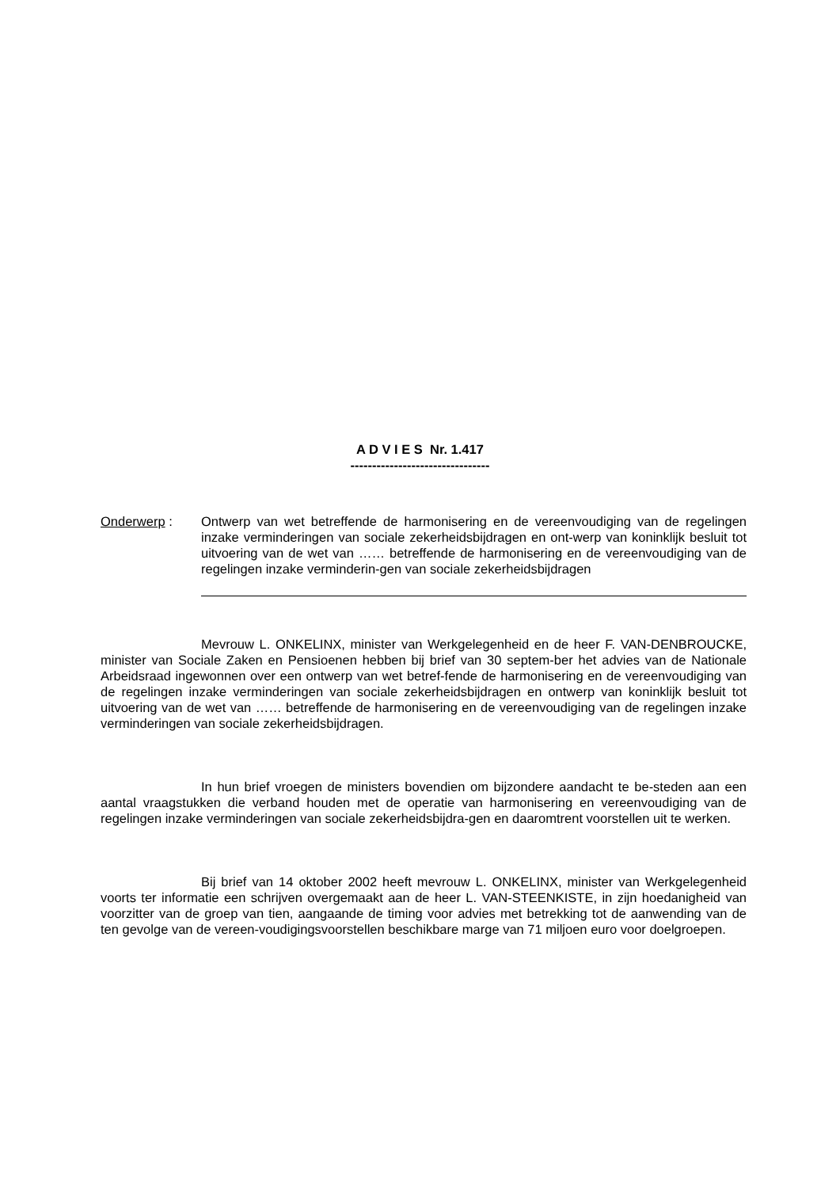A D V I E S Nr. 1.417
--------------------------------
Onderwerp : Ontwerp van wet betreffende de harmonisering en de vereenvoudiging van de regelingen inzake verminderingen van sociale zekerheidsbijdragen en ont-werp van koninklijk besluit tot uitvoering van de wet van …… betreffende de harmonisering en de vereenvoudiging van de regelingen inzake verminderin-gen van sociale zekerheidsbijdragen
Mevrouw L. ONKELINX, minister van Werkgelegenheid en de heer F. VAN-DENBROUCKE, minister van Sociale Zaken en Pensioenen hebben bij brief van 30 septem-ber het advies van de Nationale Arbeidsraad ingewonnen over een ontwerp van wet betref-fende de harmonisering en de vereenvoudiging van de regelingen inzake verminderingen van sociale zekerheidsbijdragen en ontwerp van koninklijk besluit tot uitvoering van de wet van …… betreffende de harmonisering en de vereenvoudiging van de regelingen inzake verminderingen van sociale zekerheidsbijdragen.
In hun brief vroegen de ministers bovendien om bijzondere aandacht te be-steden aan een aantal vraagstukken die verband houden met de operatie van harmonisering en vereenvoudiging van de regelingen inzake verminderingen van sociale zekerheidsbijdra-gen en daaromtrent voorstellen uit te werken.
Bij brief van 14 oktober 2002 heeft mevrouw L. ONKELINX, minister van Werkgelegenheid voorts ter informatie een schrijven overgemaakt aan de heer L. VAN-STEENKISTE, in zijn hoedanigheid van voorzitter van de groep van tien, aangaande de timing voor advies met betrekking tot de aanwending van de ten gevolge van de vereen-voudigingsvoorstellen beschikbare marge van 71 miljoen euro voor doelgroepen.